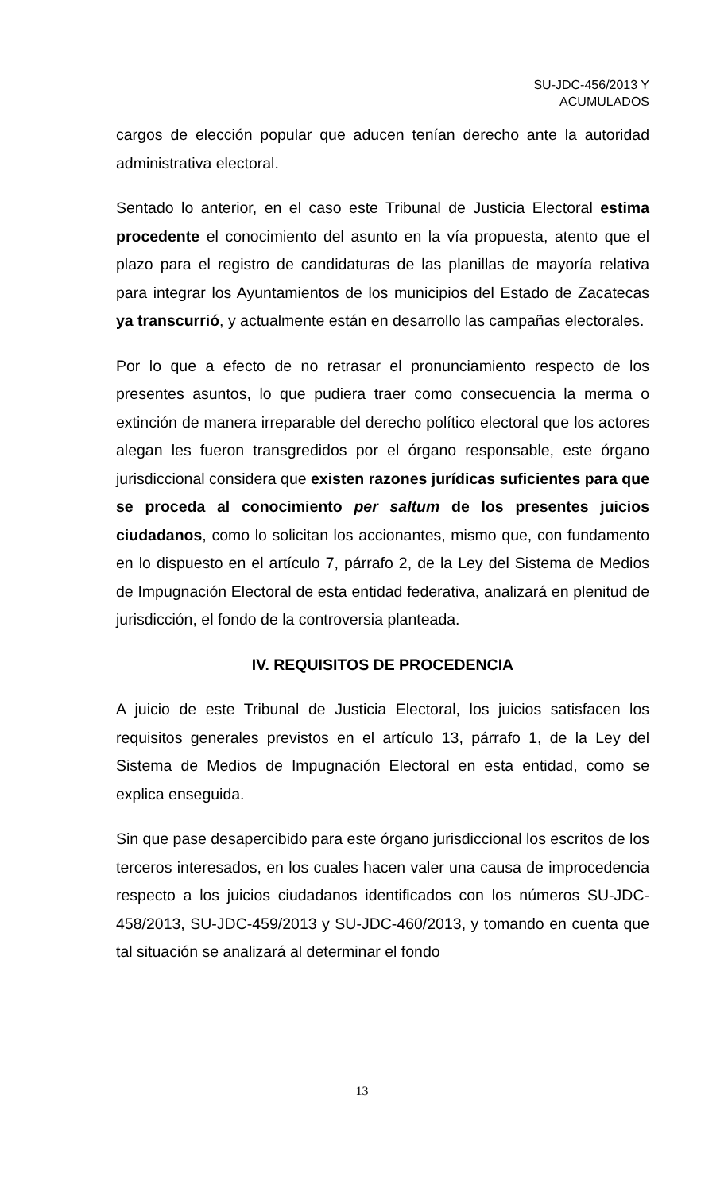SU-JDC-456/2013 Y
ACUMULADOS
cargos de elección popular que aducen tenían derecho ante la autoridad administrativa electoral.
Sentado lo anterior, en el caso este Tribunal de Justicia Electoral estima procedente el conocimiento del asunto en la vía propuesta, atento que el plazo para el registro de candidaturas de las planillas de mayoría relativa para integrar los Ayuntamientos de los municipios del Estado de Zacatecas ya transcurrió, y actualmente están en desarrollo las campañas electorales.
Por lo que a efecto de no retrasar el pronunciamiento respecto de los presentes asuntos, lo que pudiera traer como consecuencia la merma o extinción de manera irreparable del derecho político electoral que los actores alegan les fueron transgredidos por el órgano responsable, este órgano jurisdiccional considera que existen razones jurídicas suficientes para que se proceda al conocimiento per saltum de los presentes juicios ciudadanos, como lo solicitan los accionantes, mismo que, con fundamento en lo dispuesto en el artículo 7, párrafo 2, de la Ley del Sistema de Medios de Impugnación Electoral de esta entidad federativa, analizará en plenitud de jurisdicción, el fondo de la controversia planteada.
IV. REQUISITOS DE PROCEDENCIA
A juicio de este Tribunal de Justicia Electoral, los juicios satisfacen los requisitos generales previstos en el artículo 13, párrafo 1, de la Ley del Sistema de Medios de Impugnación Electoral en esta entidad, como se explica enseguida.
Sin que pase desapercibido para este órgano jurisdiccional los escritos de los terceros interesados, en los cuales hacen valer una causa de improcedencia respecto a los juicios ciudadanos identificados con los números SU-JDC-458/2013, SU-JDC-459/2013 y SU-JDC-460/2013, y tomando en cuenta que tal situación se analizará al determinar el fondo
13